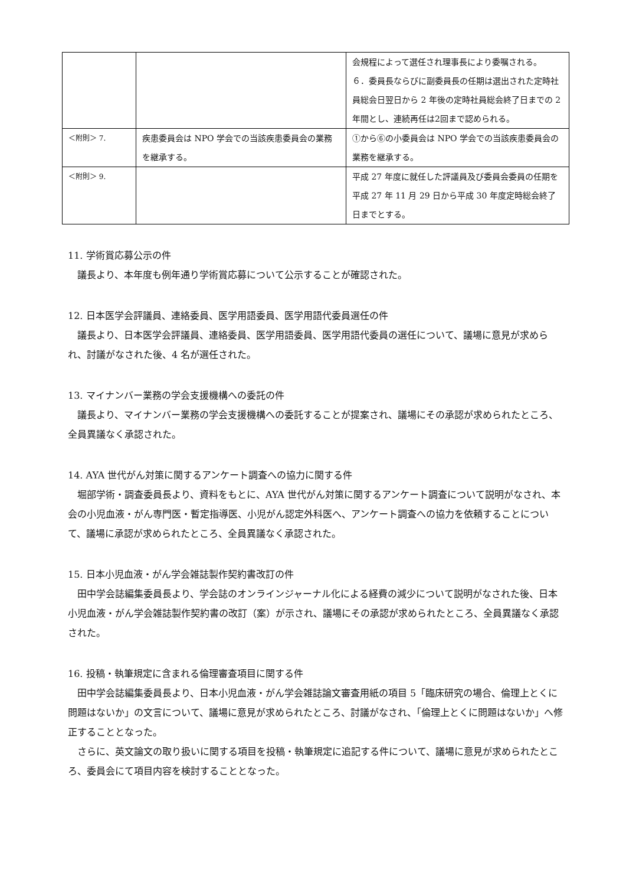| | | 会規程によって選任され理事長により委嘱される。 ６．委員長ならびに副委員長の任期は選出された定時社員総会日翌日から 2 年後の定時社員総会終了日までの 2 年間とし、連続再任は2回まで認められる。 |
| ＜附則＞ 7. | 疾患委員会は NPO 学会での当該疾患委員会の業務を継承する。 | ①から⑥の小委員会は NPO 学会での当該疾患委員会の業務を継承する。 |
| ＜附則＞ 9. | | 平成 27 年度に就任した評議員及び委員会委員の任期を平成 27 年 11 月 29 日から平成 30 年度定時総会終了日までとする。 |
11. 学術賞応募公示の件
議長より、本年度も例年通り学術賞応募について公示することが確認された。
12. 日本医学会評議員、連絡委員、医学用語委員、医学用語代委員選任の件
議長より、日本医学会評議員、連絡委員、医学用語委員、医学用語代委員の選任について、議場に意見が求められ、討議がなされた後、4 名が選任された。
13. マイナンバー業務の学会支援機構への委託の件
議長より、マイナンバー業務の学会支援機構への委託することが提案され、議場にその承認が求められたところ、全員異議なく承認された。
14. AYA 世代がん対策に関するアンケート調査への協力に関する件
堀部学術・調査委員長より、資料をもとに、AYA 世代がん対策に関するアンケート調査について説明がなされ、本会の小児血液・がん専門医・暫定指導医、小児がん認定外科医へ、アンケート調査への協力を依頼することについて、議場に承認が求められたところ、全員異議なく承認された。
15. 日本小児血液・がん学会雑誌製作契約書改訂の件
田中学会誌編集委員長より、学会誌のオンラインジャーナル化による経費の減少について説明がなされた後、日本小児血液・がん学会雑誌製作契約書の改訂（案）が示され、議場にその承認が求められたところ、全員異議なく承認された。
16. 投稿・執筆規定に含まれる倫理審査項目に関する件
田中学会誌編集委員長より、日本小児血液・がん学会雑誌論文審査用紙の項目 5「臨床研究の場合、倫理上とくに問題はないか」の文言について、議場に意見が求められたところ、討議がなされ、「倫理上とくに問題はないか」へ修正することとなった。
さらに、英文論文の取り扱いに関する項目を投稿・執筆規定に追記する件について、議場に意見が求められたところ、委員会にて項目内容を検討することとなった。